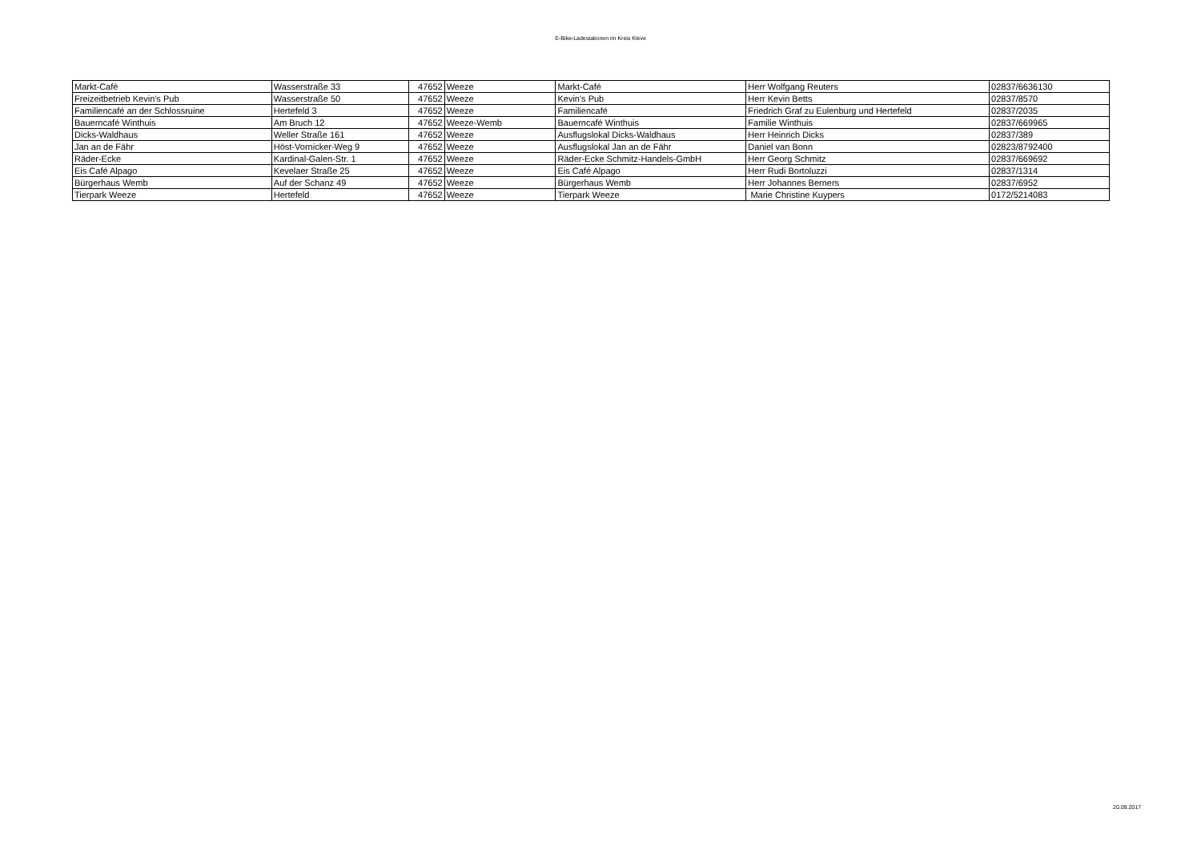E-Bike-Ladestationen im Kreis Kleve
| Markt-Café | Wasserstraße 33 | 47652 | Weeze | Markt-Café | Herr Wolfgang Reuters | 02837/6636130 |
| Freizeitbetrieb Kevin's Pub | Wasserstraße 50 | 47652 | Weeze | Kevin's Pub | Herr Kevin Betts | 02837/8570 |
| Familiencafé an der Schlossruine | Hertefeld 3 | 47652 | Weeze | Familiencafé | Friedrich Graf zu Eulenburg und Hertefeld | 02837/2035 |
| Bauerncafé Winthuis | Am Bruch 12 | 47652 | Weeze-Wemb | Bauerncafé Winthuis | Familie Winthuis | 02837/669965 |
| Dicks-Waldhaus | Weller Straße 161 | 47652 | Weeze | Ausflugslokal Dicks-Waldhaus | Herr Heinrich Dicks | 02837/389 |
| Jan an de Fähr | Höst-Vornicker-Weg 9 | 47652 | Weeze | Ausflugslokal Jan an de Fähr | Daniel van Bonn | 02823/8792400 |
| Räder-Ecke | Kardinal-Galen-Str. 1 | 47652 | Weeze | Räder-Ecke Schmitz-Handels-GmbH | Herr Georg Schmitz | 02837/669692 |
| Eis Café Alpago | Kevelaer Straße 25 | 47652 | Weeze | Eis Café Alpago | Herr Rudi Bortoluzzi | 02837/1314 |
| Bürgerhaus Wemb | Auf der Schanz 49 | 47652 | Weeze | Bürgerhaus Wemb | Herr Johannes Berners | 02837/6952 |
| Tierpark Weeze | Hertefeld | 47652 | Weeze | Tierpark Weeze | Marie Christine Kuypers | 0172/5214083 |
20.09.2017